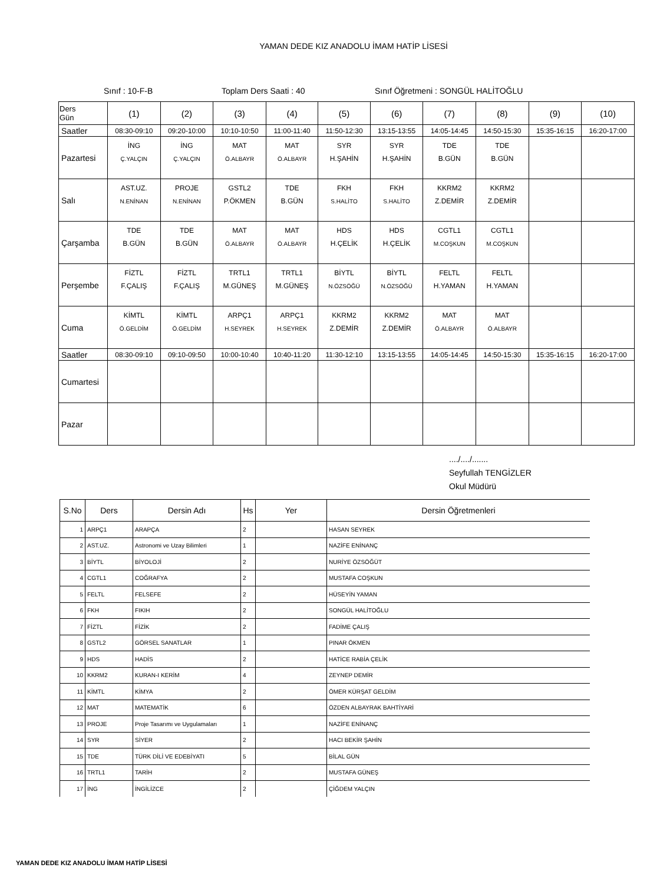YAMAN DEDE KIZ ANADOLU İMAM HATİP LİSESİ
Sınıf : 10-F-B Toplam Ders Saati : 40 Sınıf Öğretmeni : SONGÜL HALİTOĞLU
| Ders Gün | (1) | (2) | (3) | (4) | (5) | (6) | (7) | (8) | (9) | (10) |
| --- | --- | --- | --- | --- | --- | --- | --- | --- | --- | --- |
| Saatler | 08:30-09:10 | 09:20-10:00 | 10:10-10:50 | 11:00-11:40 | 11:50-12:30 | 13:15-13:55 | 14:05-14:45 | 14:50-15:30 | 15:35-16:15 | 16:20-17:00 |
| Pazartesi | İNG Ç.YALÇIN | İNG Ç.YALÇIN | MAT Ö.ALBAYR | MAT Ö.ALBAYR | SYR H.ŞAHİN | SYR H.ŞAHİN | TDE B.GÜN | TDE B.GÜN | | |
| Salı | AST.UZ. N.ENİNAN | PROJE N.ENİNAN | GSTL2 P.ÖKMEN | TDE B.GÜN | FKH S.HALİTO | FKH S.HALİTO | KKRM2 Z.DEMİR | KKRM2 Z.DEMİR | | |
| Çarşamba | TDE B.GÜN | TDE B.GÜN | MAT Ö.ALBAYR | MAT Ö.ALBAYR | HDS H.ÇELİK | HDS H.ÇELİK | CGTL1 M.COŞKUN | CGTL1 M.COŞKUN | | |
| Perşembe | FİZTL F.ÇALIŞ | FİZTL F.ÇALIŞ | TRTL1 M.GÜNEŞ | TRTL1 M.GÜNEŞ | BİYTL N.ÖZSÖĞÜ | BİYTL N.ÖZSÖĞÜ | FELTL H.YAMAN | FELTL H.YAMAN | | |
| Cuma | KİMTL Ö.GELDİM | KİMTL Ö.GELDİM | ARPÇ1 H.SEYREK | ARPÇ1 H.SEYREK | KKRM2 Z.DEMİR | KKRM2 Z.DEMİR | MAT Ö.ALBAYR | MAT Ö.ALBAYR | | |
| Saatler | 08:30-09:10 | 09:10-09:50 | 10:00-10:40 | 10:40-11:20 | 11:30-12:10 | 13:15-13:55 | 14:05-14:45 | 14:50-15:30 | 15:35-16:15 | 16:20-17:00 |
| Cumartesi | | | | | | | | | | |
| Pazar | | | | | | | | | | |
..../..../.......
Seyfullah TENGİZLER
Okul Müdürü
| S.No | Ders | Dersin Adı | Hs | Yer | Dersin Öğretmenleri |
| --- | --- | --- | --- | --- | --- |
| 1 | ARPÇ1 | ARAPÇA | 2 | | HASAN SEYREK |
| 2 | AST.UZ. | Astronomi ve Uzay Bilimleri | 1 | | NAZİFE ENİNANÇ |
| 3 | BİYTL | BİYOLOJİ | 2 | | NURİYE ÖZSÖĞÜT |
| 4 | CGTL1 | COĞRAFYA | 2 | | MUSTAFA COŞKUN |
| 5 | FELTL | FELSEFE | 2 | | HÜSEYİN YAMAN |
| 6 | FKH | FIKIH | 2 | | SONGÜL HALİTOĞLU |
| 7 | FİZTL | FİZİK | 2 | | FADİME ÇALIŞ |
| 8 | GSTL2 | GÖRSEL SANATLAR | 1 | | PINAR ÖKMEN |
| 9 | HDS | HADİS | 2 | | HATİCE RABİA ÇELİK |
| 10 | KKRM2 | KURAN-I KERİM | 4 | | ZEYNEP DEMİR |
| 11 | KİMTL | KİMYA | 2 | | ÖMER KÜRŞAT GELDİM |
| 12 | MAT | MATEMATİK | 6 | | ÖZDEN ALBAYRAK BAHTİYARİ |
| 13 | PROJE | Proje Tasarımı ve Uygulamaları | 1 | | NAZİFE ENİNANÇ |
| 14 | SYR | SİYER | 2 | | HACI BEKİR ŞAHİN |
| 15 | TDE | TÜRK DİLİ VE EDEBİYATI | 5 | | BİLAL GÜN |
| 16 | TRTL1 | TARİH | 2 | | MUSTAFA GÜNEŞ |
| 17 | İNG | İNGİLİZCE | 2 | | ÇİĞDEM YALÇIN |
YAMAN DEDE KIZ ANADOLU İMAM HATİP LİSESİ